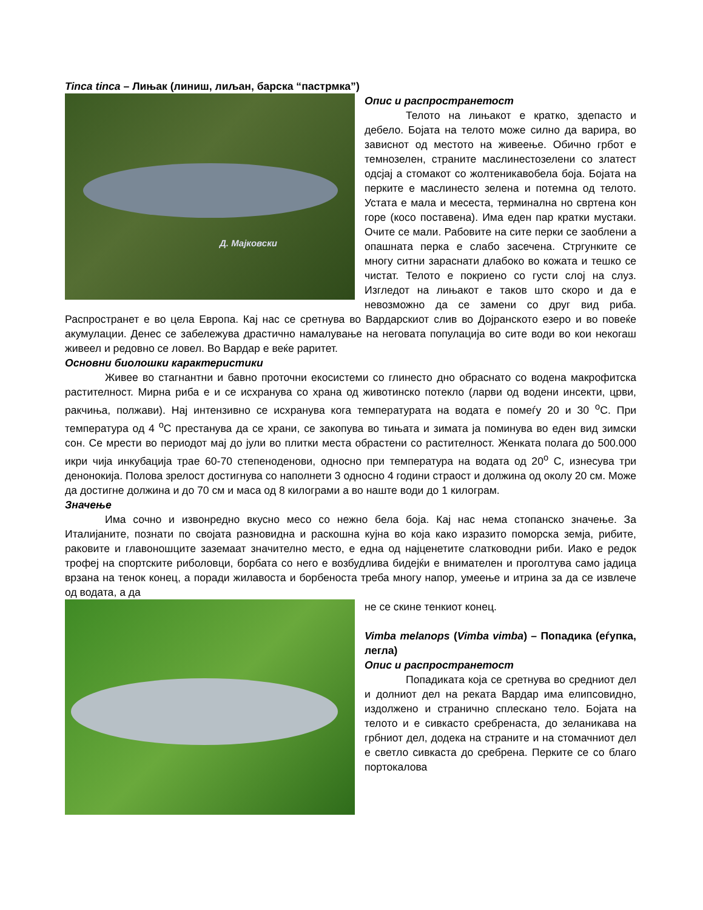Tinca tinca – Лињак (линиш, лиљан, барска “пастрмка”)
Д. Мајковски
Опис и распространетост
Телото на лињакот е кратко, здепасто и дебело. Бојата на телото може силно да варира, во зависнот од местото на живеење. Обично грбот е темнозелен, страните маслинестозелени со златест одсјај а стомакот со жолтеникавобела боја. Бојата на перките е маслинесто зелена и потемна од телото. Устата е мала и месеста, терминална но свртена кон горе (косо поставена). Има еден пар кратки мустаки. Очите се мали. Рабовите на сите перки се заоблени а опашната перка е слабо засечена. Стргунките се многу ситни зараснати длабоко во кожата и тешко се чистат. Телото е покриено со густи слој на слуз. Изгледот на лињакот е таков што скоро и да е невозможно да се замени со друг вид риба. Распространет е во цела Европа. Кај нас се сретнува во Вардарскиот слив во Дојранското езеро и во повеќе акумулации. Денес се забележува драстично намалување на неговата популација во сите води во кои некогаш живеел и редовно се ловел. Во Вардар е веќе раритет.
Основни биолошки карактеристики
Живее во стагнантни и бавно проточни екосистеми со глинесто дно обраснато со водена макрофитска растителност. Мирна риба е и се исхранува со храна од животинско потекло (ларви од водени инсекти, црви, ракчиња, полжави). Нај интензивно се исхранува кога температурата на водата е помеѓу 20 и 30 <sup>о</sup>С. При температура од 4 <sup>о</sup>С престанува да се храни, се закопува во тињата и зимата ја поминува во еден вид зимски сон. Се мрести во периодот мај до јули во плитки места обрастени со растителност. Женката полага до 500.000 икри чија инкубација трае 60-70 степеноденови, односно при температура на водата од 20<sup>о</sup> С, изнесува три денонокија. Полова зрелост достигнува со наполнети 3 односно 4 години страост и должина од околу 20 см. Може да достигне должина и до 70 см и маса од 8 килограми а во наште води до 1 килограм.
Значење
Има сочно и извонредно вкусно месо со нежно бела боја. Кај нас нема стопанско значење. За Италијаните, познати по својата разновидна и раскошна кујна во која како изразито поморска земја, рибите, раковите и главоношците заземаат значително место, е една од најценетите слатководни риби. Иако е редок трофеј на спортските риболовци, борбата со него е возбудлива бидејќи е внимателен и проголтува само јадица врзана на тенок конец, а поради жилавоста и борбеноста треба многу напор, умеење и итрина за да се извлече од водата, а да
не се скине тенкиот конец.
Vimba melanops (Vimba vimba) – Попадика (еѓупка, легла)
Опис и распространетост
Попадиката која се сретнува во средниот дел и долниот дел на реката Вардар има елипсовидно, издолжено и странично сплескано тело. Бојата на телото и е сивкасто сребренаста, до зеланикава на грбниот дел, додека на страните и на стомачниот дел е светло сивкаста до сребрена. Перките се со благо портокалова